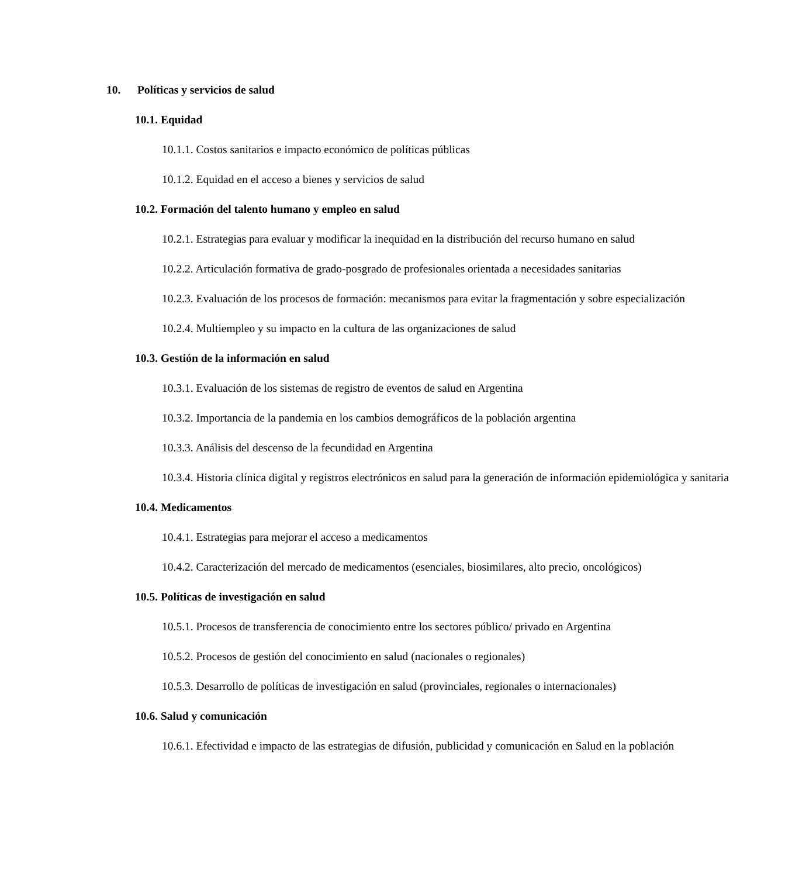10. Políticas y servicios de salud
10.1. Equidad
10.1.1. Costos sanitarios e impacto económico de políticas públicas
10.1.2. Equidad en el acceso a bienes y servicios de salud
10.2. Formación del talento humano y empleo en salud
10.2.1. Estrategias para evaluar y modificar la inequidad en la distribución del recurso humano en salud
10.2.2. Articulación formativa de grado-posgrado de profesionales orientada a necesidades sanitarias
10.2.3. Evaluación de los procesos de formación: mecanismos para evitar la fragmentación y sobre especialización
10.2.4. Multiempleo y su impacto en la cultura de las organizaciones de salud
10.3. Gestión de la información en salud
10.3.1. Evaluación de los sistemas de registro de eventos de salud en Argentina
10.3.2. Importancia de la pandemia en los cambios demográficos de la población argentina
10.3.3. Análisis del descenso de la fecundidad en Argentina
10.3.4. Historia clínica digital y registros electrónicos en salud para la generación de información epidemiológica y sanitaria
10.4. Medicamentos
10.4.1. Estrategias para mejorar el acceso a medicamentos
10.4.2. Caracterización del mercado de medicamentos (esenciales, biosimilares, alto precio, oncológicos)
10.5. Políticas de investigación en salud
10.5.1. Procesos de transferencia de conocimiento entre los sectores público/ privado en Argentina
10.5.2. Procesos de gestión del conocimiento en salud (nacionales o regionales)
10.5.3. Desarrollo de políticas de investigación en salud (provinciales, regionales o internacionales)
10.6. Salud y comunicación
10.6.1. Efectividad e impacto de las estrategias de difusión, publicidad y comunicación en Salud en la población